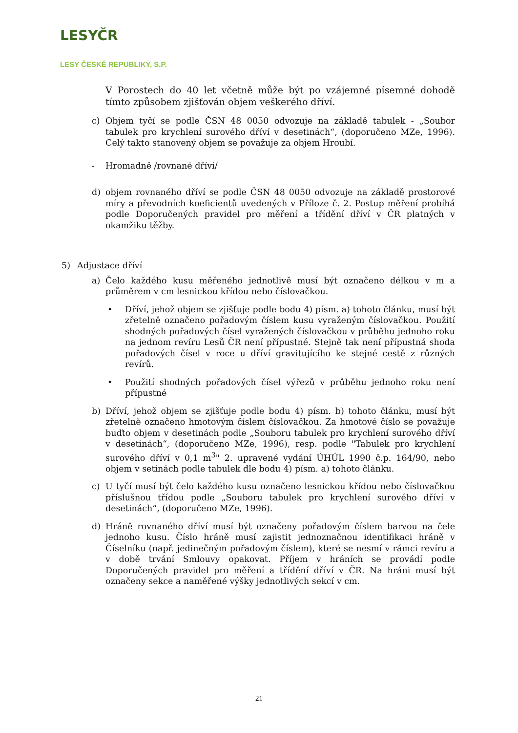LESYČR
LESY ČESKÉ REPUBLIKY, S.P.
V Porostech do 40 let včetně může být po vzájemné písemné dohodě tímto způsobem zjišťován objem veškerého dříví.
c) Objem tyčí se podle ČSN 48 0050 odvozuje na základě tabulek - „Soubor tabulek pro krychlení surového dříví v desetinách“, (doporučeno MZe, 1996). Celý takto stanovený objem se považuje za objem Hroubí.
- Hromadně /rovnané dříví/
d) objem rovnaného dříví se podle ČSN 48 0050 odvozuje na základě prostorové míry a převodních koeficientů uvedených v Příloze č. 2. Postup měření probíhá podle Doporučených pravidel pro měření a třídění dříví v ČR platných v okamžiku těžby.
5) Adjustace dříví
a) Čelo každého kusu měřeného jednotlivě musí být označeno délkou v m a průměrem v cm lesnickou křídou nebo číslovačkou.
• Dříví, jehož objem se zjišťuje podle bodu 4) písm. a) tohoto článku, musí být zřetelně označeno pořadovým číslem kusu vyraženým číslovačkou. Použití shodných pořadových čísel vyražených číslovačkou v průběhu jednoho roku na jednom revíru Lesů ČR není přípustné. Stejně tak není přípustná shoda pořadových čísel v roce u dříví gravitujícího ke stejné cestě z různých revírů.
• Použití shodných pořadových čísel výřezů v průběhu jednoho roku není přípustné
b) Dříví, jehož objem se zjišťuje podle bodu 4) písm. b) tohoto článku, musí být zřetelně označeno hmotovým číslem číslovačkou. Za hmotové číslo se považuje buďto objem v desetinách podle „Souboru tabulek pro krychlení surového dříví v desetinách“, (doporučeno MZe, 1996), resp. podle "Tabulek pro krychlení surového dříví v 0,1 m<sup>3</sup>" 2. upravené vydání ÚHÚL 1990 č.p. 164/90, nebo objem v setinách podle tabulek dle bodu 4) písm. a) tohoto článku.
c) U tyčí musí být čelo každého kusu označeno lesnickou křídou nebo číslovačkou příslušnou třídou podle „Souboru tabulek pro krychlení surového dříví v desetinách“, (doporučeno MZe, 1996).
d) Hráně rovnaného dříví musí být označeny pořadovým číslem barvou na čele jednoho kusu. Číslo hráně musí zajistit jednoznačnou identifikaci hráně v Číselníku (např. jedinečným pořadovým číslem), které se nesmí v rámci revíru a v době trvání Smlouvy opakovat. Příjem v hráních se provádí podle Doporučených pravidel pro měření a třídění dříví v ČR. Na hráni musí být označeny sekce a naměřené výšky jednotlivých sekcí v cm.
21